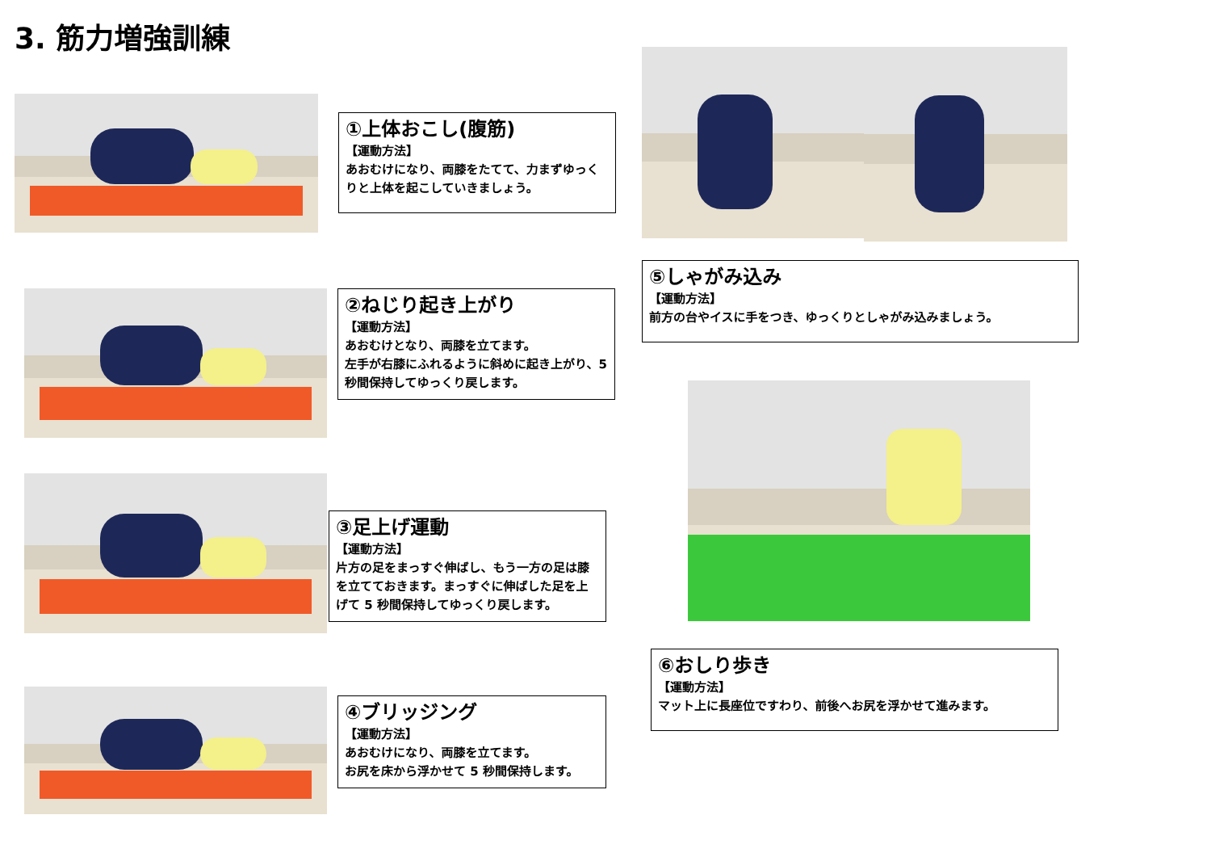3. 筋力増強訓練
①上体おこし(腹筋)
【運動方法】
あおむけになり、両膝をたてて、力まずゆっくりと上体を起こしていきましょう。
②ねじり起き上がり
【運動方法】
あおむけとなり、両膝を立てます。
左手が右膝にふれるように斜めに起き上がり、5秒間保持してゆっくり戻します。
③足上げ運動
【運動方法】
片方の足をまっすぐ伸ばし、もう一方の足は膝を立てておきます。まっすぐに伸ばした足を上げて 5 秒間保持してゆっくり戻します。
④ブリッジング
【運動方法】
あおむけになり、両膝を立てます。
お尻を床から浮かせて 5 秒間保持します。
⑤しゃがみ込み
【運動方法】
前方の台やイスに手をつき、ゆっくりとしゃがみ込みましょう。
⑥おしり歩き
【運動方法】
マット上に長座位ですわり、前後へお尻を浮かせて進みます。